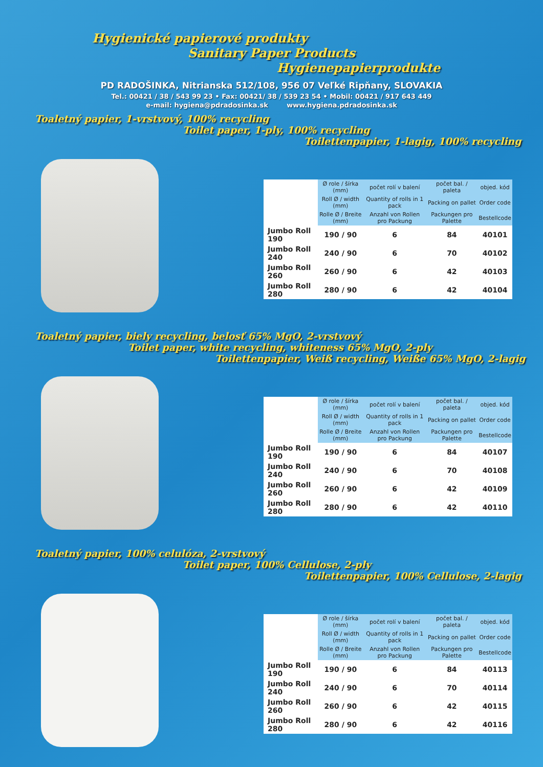Hygienické papierové produkty
Sanitary Paper Products
Hygienepapierprodukte
PD RADOŠINKA, Nitrianska 512/108, 956 07 Veľké Ripňany, SLOVAKIA
Tel.: 00421 / 38 / 543 99 23 • Fax: 00421/ 38 / 539 23 54 • Mobil: 00421 / 917 643 449
e-mail: hygiena@pdradosinka.sk www.hygiena.pdradosinka.sk
Toaletný papier, 1-vrstvový, 100% recycling
Toilet paper, 1-ply, 100% recycling
Toilettenpapier, 1-lagig, 100% recycling
| | Ø role / šírka (mm) | počet rolí v balení | počet bal. / paleta | objed. kód |
| --- | --- | --- | --- | --- |
| | Roll Ø / width (mm) | Quantity of rolls in 1 pack | Packing on pallet | Order code |
| | Rolle Ø / Breite (mm) | Anzahl von Rollen pro Packung | Packungen pro Palette | Bestellcode |
| Jumbo Roll 190 | 190 / 90 | 6 | 84 | 40101 |
| Jumbo Roll 240 | 240 / 90 | 6 | 70 | 40102 |
| Jumbo Roll 260 | 260 / 90 | 6 | 42 | 40103 |
| Jumbo Roll 280 | 280 / 90 | 6 | 42 | 40104 |
Toaletný papier, biely recycling, belosť 65% MgO, 2-vrstvový
Toilet paper, white recycling, whiteness 65% MgO, 2-ply
Toilettenpapier, Weiß recycling, Weiße 65% MgO, 2-lagig
| | Ø role / šírka (mm) | počet rolí v balení | počet bal. / paleta | objed. kód |
| --- | --- | --- | --- | --- |
| | Roll Ø / width (mm) | Quantity of rolls in 1 pack | Packing on pallet | Order code |
| | Rolle Ø / Breite (mm) | Anzahl von Rollen pro Packung | Packungen pro Palette | Bestellcode |
| Jumbo Roll 190 | 190 / 90 | 6 | 84 | 40107 |
| Jumbo Roll 240 | 240 / 90 | 6 | 70 | 40108 |
| Jumbo Roll 260 | 260 / 90 | 6 | 42 | 40109 |
| Jumbo Roll 280 | 280 / 90 | 6 | 42 | 40110 |
Toaletný papier, 100% celulóza, 2-vrstvový
Toilet paper, 100% Cellulose, 2-ply
Toilettenpapier, 100% Cellulose, 2-lagig
| | Ø role / šírka (mm) | počet rolí v balení | počet bal. / paleta | objed. kód |
| --- | --- | --- | --- | --- |
| | Roll Ø / width (mm) | Quantity of rolls in 1 pack | Packing on pallet | Order code |
| | Rolle Ø / Breite (mm) | Anzahl von Rollen pro Packung | Packungen pro Palette | Bestellcode |
| Jumbo Roll 190 | 190 / 90 | 6 | 84 | 40113 |
| Jumbo Roll 240 | 240 / 90 | 6 | 70 | 40114 |
| Jumbo Roll 260 | 260 / 90 | 6 | 42 | 40115 |
| Jumbo Roll 280 | 280 / 90 | 6 | 42 | 40116 |